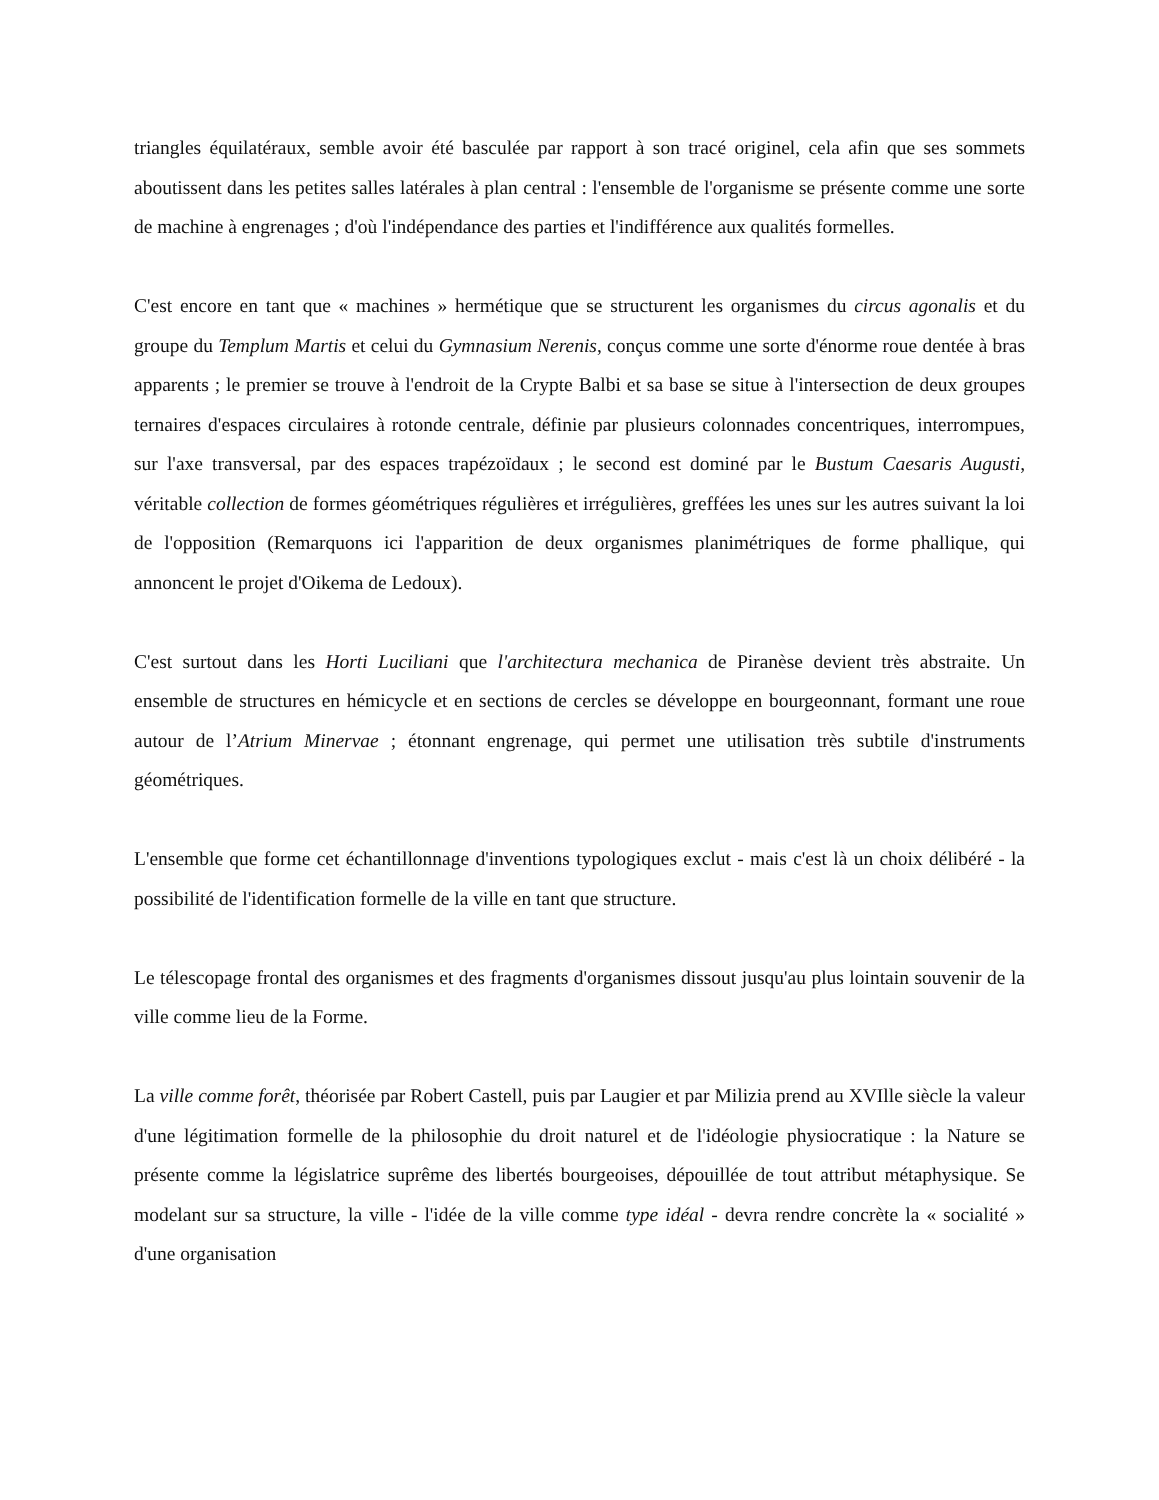triangles équilatéraux, semble avoir été basculée par rapport à son tracé originel, cela afin que ses sommets aboutissent dans les petites salles latérales à plan central : l'ensemble de l'organisme se présente comme une sorte de machine à engrenages ; d'où l'indépendance des parties et l'indifférence aux qualités formelles.
C'est encore en tant que « machines » hermétique que se structurent les organismes du circus agonalis et du groupe du Templum Martis et celui du Gymnasium Nerenis, conçus comme une sorte d'énorme roue dentée à bras apparents ; le premier se trouve à l'endroit de la Crypte Balbi et sa base se situe à l'intersection de deux groupes ternaires d'espaces circulaires à rotonde centrale, définie par plusieurs colonnades concentriques, interrompues, sur l'axe transversal, par des espaces trapézoïdaux ; le second est dominé par le Bustum Caesaris Augusti, véritable collection de formes géométriques régulières et irrégulières, greffées les unes sur les autres suivant la loi de l'opposition (Remarquons ici l'apparition de deux organismes planimétriques de forme phallique, qui annoncent le projet d'Oikema de Ledoux).
C'est surtout dans les Horti Luciliani que l'architectura mechanica de Piranèse devient très abstraite. Un ensemble de structures en hémicycle et en sections de cercles se développe en bourgeonnant, formant une roue autour de l’Atrium Minervae ; étonnant engrenage, qui permet une utilisation très subtile d'instruments géométriques.
L'ensemble que forme cet échantillonnage d'inventions typologiques exclut - mais c'est là un choix délibéré - la possibilité de l'identification formelle de la ville en tant que structure.
Le télescopage frontal des organismes et des fragments d'organismes dissout jusqu'au plus lointain souvenir de la ville comme lieu de la Forme.
La ville comme forêt, théorisée par Robert Castell, puis par Laugier et par Milizia prend au XVIlle siècle la valeur d'une légitimation formelle de la philosophie du droit naturel et de l'idéologie physiocratique : la Nature se présente comme la législatrice suprême des libertés bourgeoises, dépouillée de tout attribut métaphysique. Se modelant sur sa structure, la ville - l'idée de la ville comme type idéal - devra rendre concrète la « socialité » d'une organisation